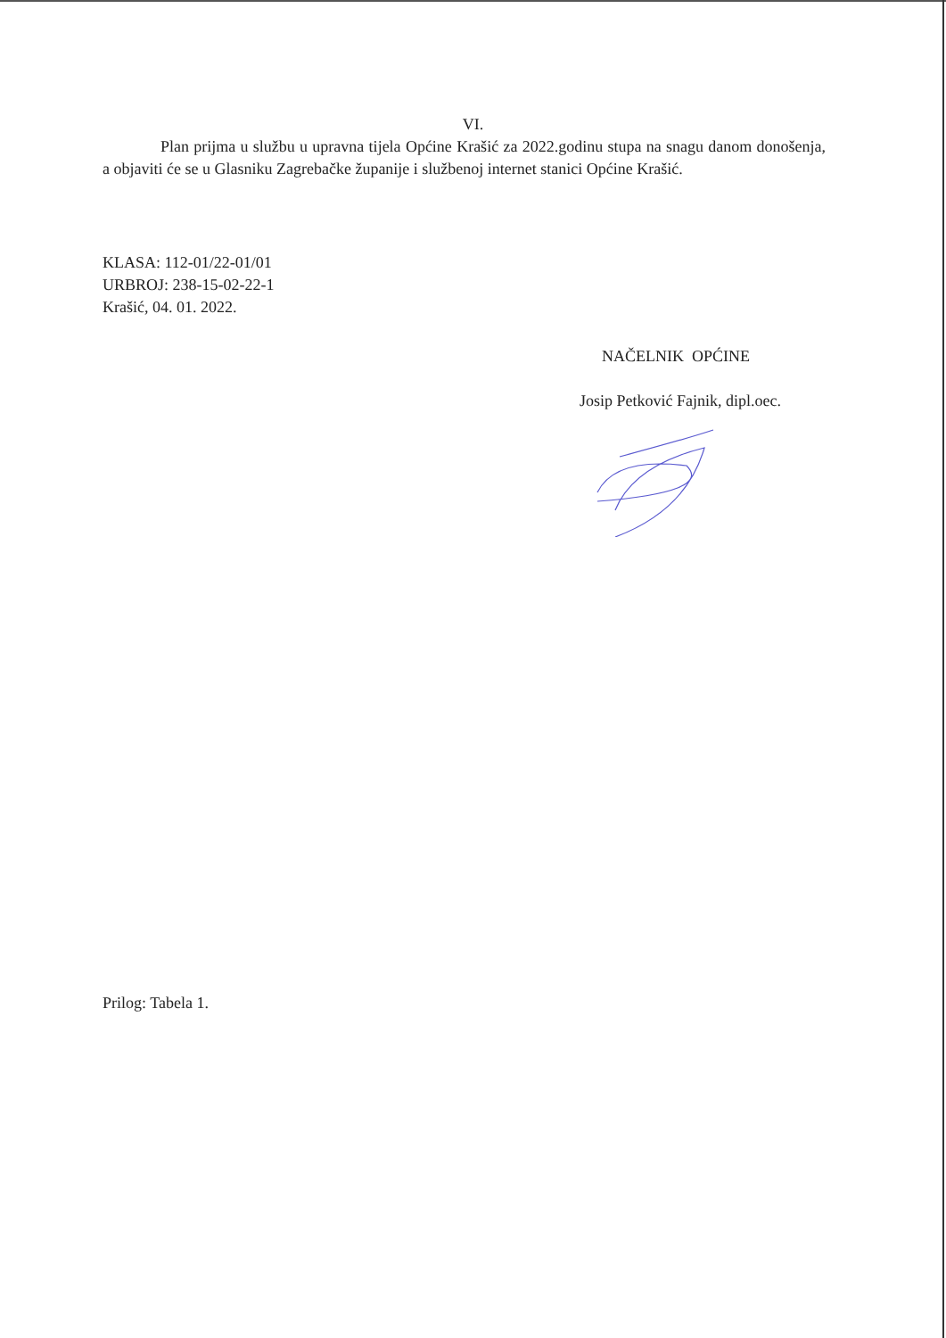VI.
Plan prijma u službu u upravna tijela Općine Krašić za 2022.godinu stupa na snagu danom donošenja, a objaviti će se u Glasniku Zagrebačke županije i službenoj internet stanici Općine Krašić.
KLASA: 112-01/22-01/01
URBROJ: 238-15-02-22-1
Krašić, 04. 01. 2022.
NAČELNIK OPĆINE
Josip Petković Fajnik, dipl.oec.
Prilog: Tabela 1.